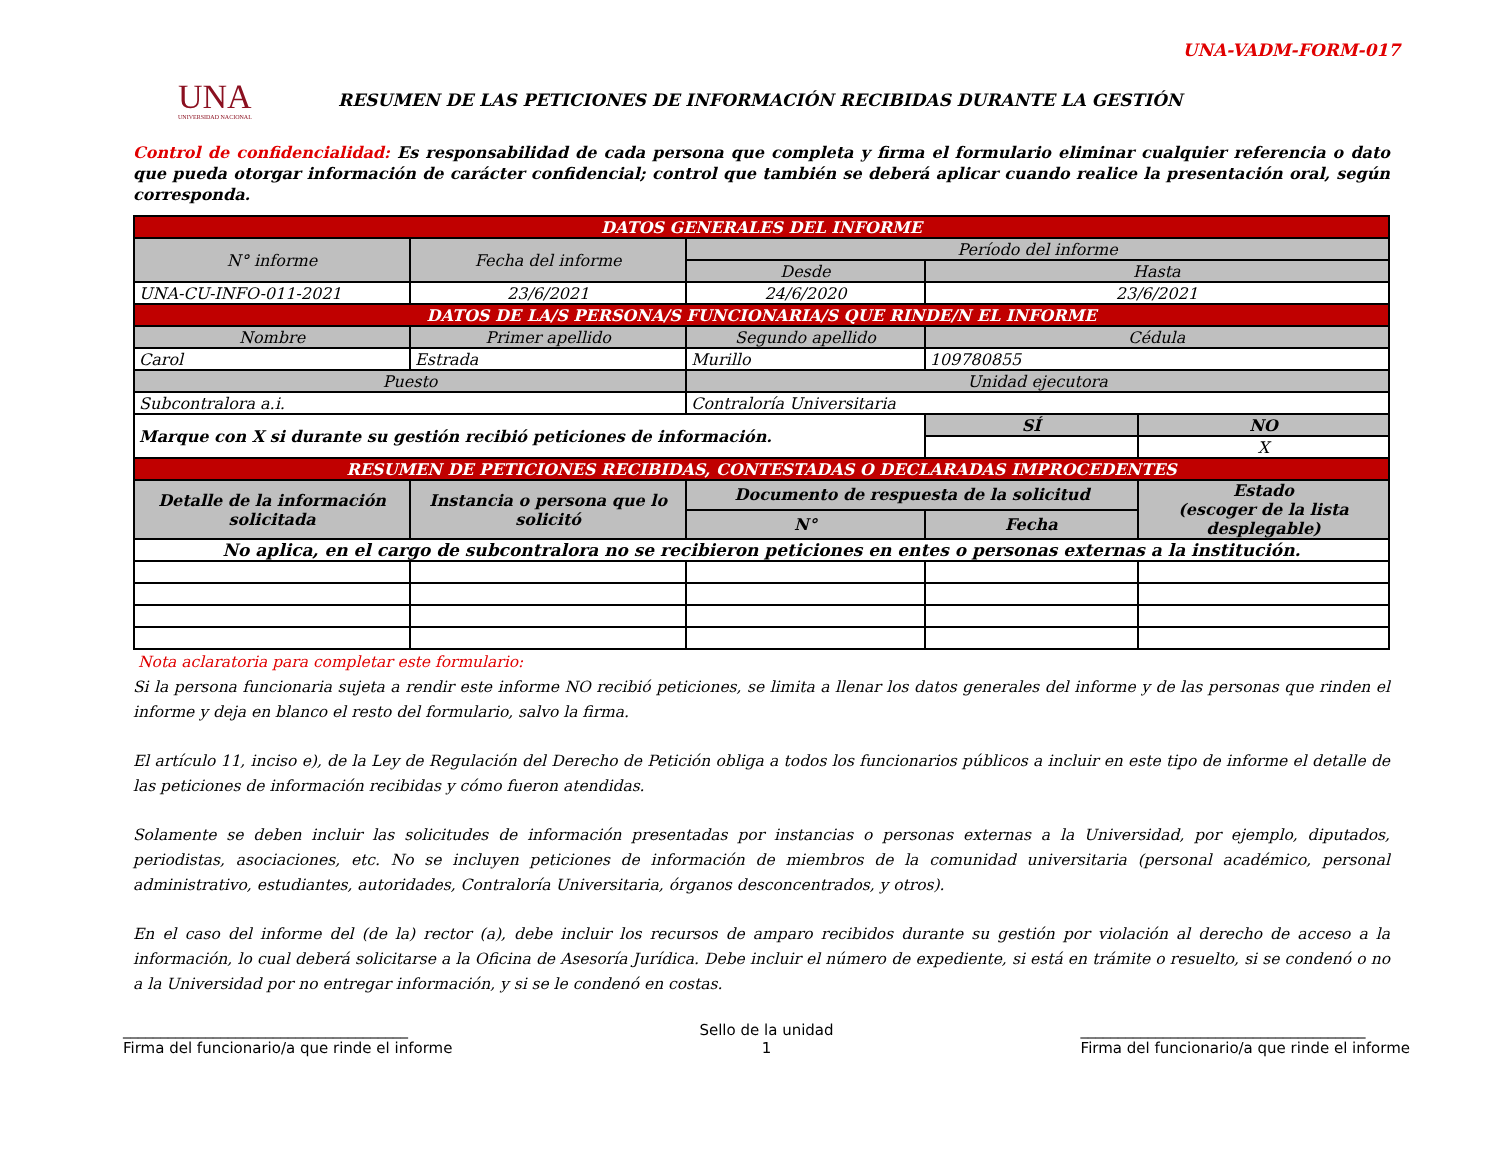UNA-VADM-FORM-017
UNA
UNIVERSIDAD NACIONAL
RESUMEN DE LAS PETICIONES DE INFORMACIÓN RECIBIDAS DURANTE LA GESTIÓN
Control de confidencialidad: Es responsabilidad de cada persona que completa y firma el formulario eliminar cualquier referencia o dato que pueda otorgar información de carácter confidencial; control que también se deberá aplicar cuando realice la presentación oral, según corresponda.
| DATOS GENERALES DEL INFORME | | | | |
| N° informe | Fecha del informe | Período del informe | | |
| | | Desde | Hasta | |
| UNA-CU-INFO-011-2021 | 23/6/2021 | 24/6/2020 | 23/6/2021 | |
| DATOS DE LA/S PERSONA/S FUNCIONARIA/S QUE RINDE/N EL INFORME | | | | |
| Nombre | Primer apellido | Segundo apellido | Cédula | |
| Carol | Estrada | Murillo | 109780855 | |
| Puesto | | Unidad ejecutora | | |
| Subcontralora a.i. | | Contraloría Universitaria | | |
| Marque con X si durante su gestión recibió peticiones de información. | | | SÍ | NO |
| | | | | X |
| RESUMEN DE PETICIONES RECIBIDAS, CONTESTADAS O DECLARADAS IMPROCEDENTES | | | | |
| Detalle de la información solicitada | Instancia o persona que lo solicitó | Documento de respuesta de la solicitud | | Estado (escoger de la lista desplegable) |
| | | N° | Fecha | |
| No aplica, en el cargo de subcontralora no se recibieron peticiones en entes o personas externas a la institución. | | | | |
Nota aclaratoria para completar este formulario:
Si la persona funcionaria sujeta a rendir este informe NO recibió peticiones, se limita a llenar los datos generales del informe y de las personas que rinden el informe y deja en blanco el resto del formulario, salvo la firma.
El artículo 11, inciso e), de la Ley de Regulación del Derecho de Petición obliga a todos los funcionarios públicos a incluir en este tipo de informe el detalle de las peticiones de información recibidas y cómo fueron atendidas.
Solamente se deben incluir las solicitudes de información presentadas por instancias o personas externas a la Universidad, por ejemplo, diputados, periodistas, asociaciones, etc. No se incluyen peticiones de información de miembros de la comunidad universitaria (personal académico, personal administrativo, estudiantes, autoridades, Contraloría Universitaria, órganos desconcentrados, y otros).
En el caso del informe del (de la) rector (a), debe incluir los recursos de amparo recibidos durante su gestión por violación al derecho de acceso a la información, lo cual deberá solicitarse a la Oficina de Asesoría Jurídica. Debe incluir el número de expediente, si está en trámite o resuelto, si se condenó o no a la Universidad por no entregar información, y si se le condenó en costas.
______________________________________
Firma del funcionario/a que rinde el informe
Sello de la unidad
1
______________________________________
Firma del funcionario/a que rinde el informe